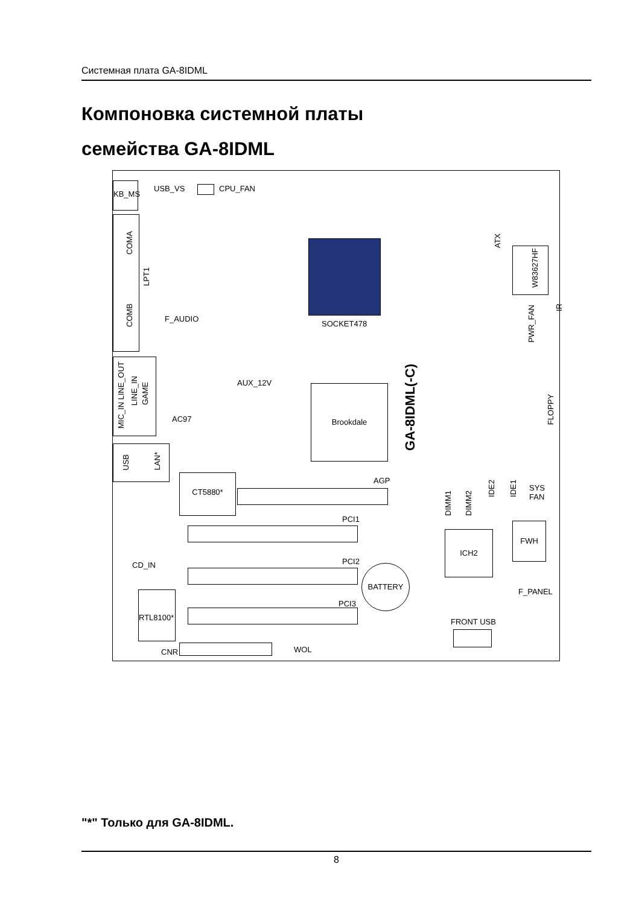Системная плата GA-8IDML
Компоновка системной платы
семейства GA-8IDML
KB_MS USB_VS CPU_FAN
COMA
LPT1
COMB
F_AUDIO
SOCKET478
MIC_IN LINE_OUT
LINE_IN
GAME
AUX_12V
AC97
Brookdale
GA-8IDML(-C)
USB
LAN*
CT5880* AGP
PCI1
CD_IN PCI2
BATTERY
PCI3
RTL8100*
CNR WOL
ATX
W83627HF
PWR_FAN
IR
FLOPPY
DIMM1
DIMM2
IDE2
IDE1
SYS
FAN
ICH2
FWH
F_PANEL
FRONT USB
"*" Только для GA-8IDML.
8